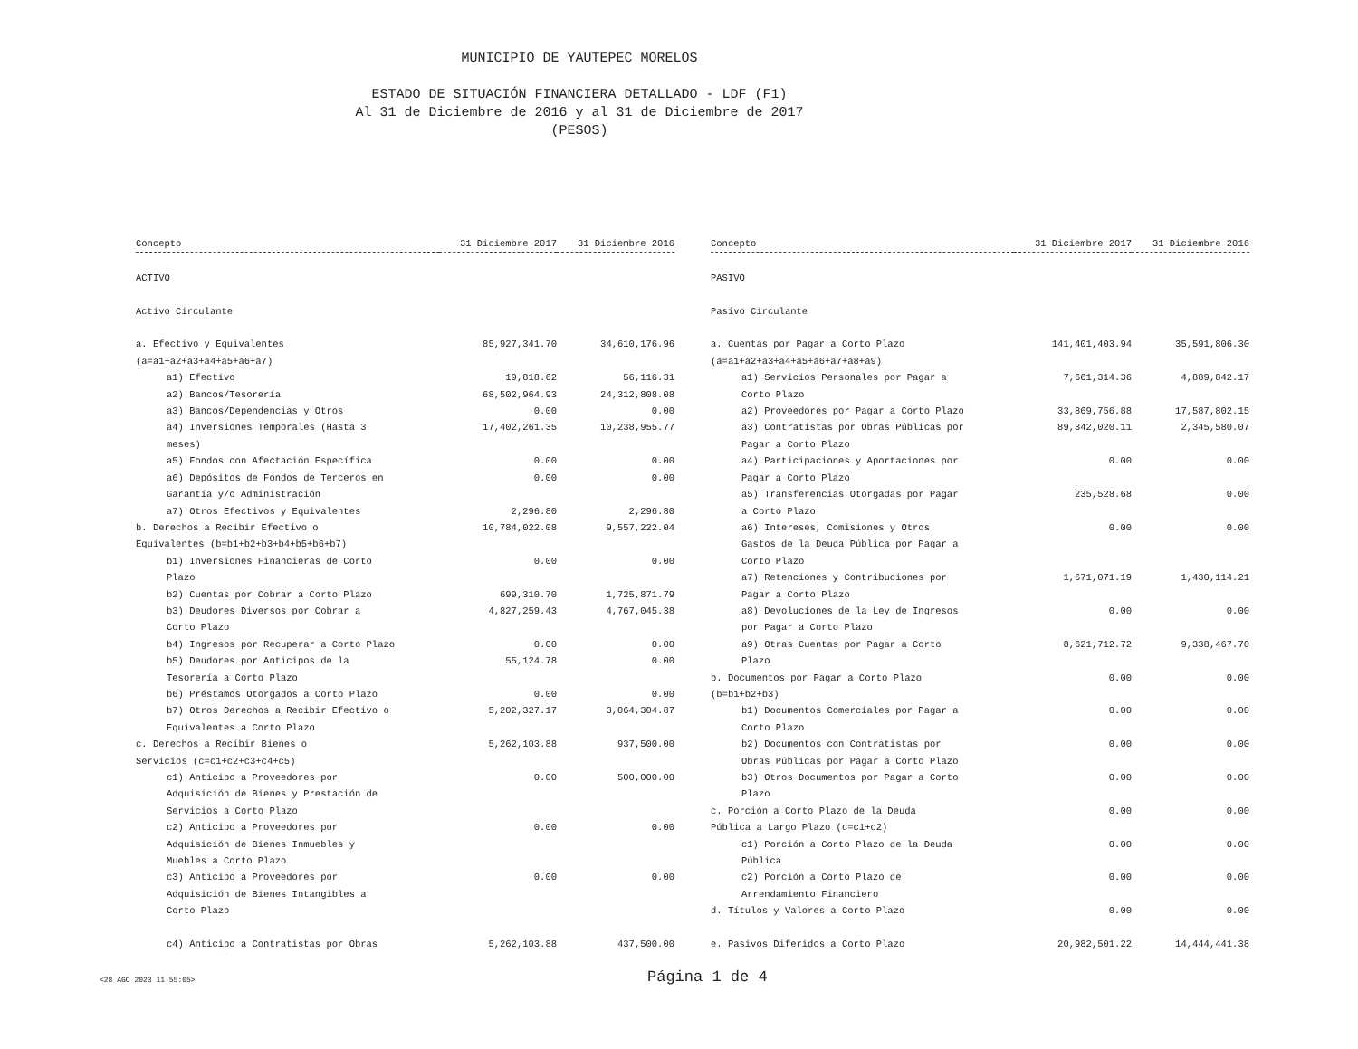MUNICIPIO DE YAUTEPEC MORELOS
ESTADO DE SITUACIÓN FINANCIERA DETALLADO - LDF (F1)
Al 31 de Diciembre de 2016 y al 31 de Diciembre de 2017
(PESOS)
| Concepto | 31 Diciembre 2017 | 31 Diciembre 2016 |
| --- | --- | --- |
| ACTIVO | | |
| Activo Circulante | | |
| a. Efectivo y Equivalentes (a=a1+a2+a3+a4+a5+a6+a7) | 85,927,341.70 | 34,610,176.96 |
| a1) Efectivo | 19,818.62 | 56,116.31 |
| a2) Bancos/Tesorería | 68,502,964.93 | 24,312,808.08 |
| a3) Bancos/Dependencias y Otros | 0.00 | 0.00 |
| a4) Inversiones Temporales (Hasta 3 meses) | 17,402,261.35 | 10,238,955.77 |
| a5) Fondos con Afectación Específica | 0.00 | 0.00 |
| a6) Depósitos de Fondos de Terceros en Garantía y/o Administración | 0.00 | 0.00 |
| a7) Otros Efectivos y Equivalentes | 2,296.80 | 2,296.80 |
| b. Derechos a Recibir Efectivo o Equivalentes (b=b1+b2+b3+b4+b5+b6+b7) | 10,784,022.08 | 9,557,222.04 |
| b1) Inversiones Financieras de Corto Plazo | 0.00 | 0.00 |
| b2) Cuentas por Cobrar a Corto Plazo | 699,310.70 | 1,725,871.79 |
| b3) Deudores Diversos por Cobrar a Corto Plazo | 4,827,259.43 | 4,767,045.38 |
| b4) Ingresos por Recuperar a Corto Plazo | 0.00 | 0.00 |
| b5) Deudores por Anticipos de la Tesorería a Corto Plazo | 55,124.78 | 0.00 |
| b6) Préstamos Otorgados a Corto Plazo | 0.00 | 0.00 |
| b7) Otros Derechos a Recibir Efectivo o Equivalentes a Corto Plazo | 5,202,327.17 | 3,064,304.87 |
| c. Derechos a Recibir Bienes o Servicios (c=c1+c2+c3+c4+c5) | 5,262,103.88 | 937,500.00 |
| c1) Anticipo a Proveedores por Adquisición de Bienes y Prestación de Servicios a Corto Plazo | 0.00 | 500,000.00 |
| c2) Anticipo a Proveedores por Adquisición de Bienes Inmuebles y Muebles a Corto Plazo | 0.00 | 0.00 |
| c3) Anticipo a Proveedores por Adquisición de Bienes Intangibles a Corto Plazo | 0.00 | 0.00 |
| c4) Anticipo a Contratistas por Obras | 5,262,103.88 | 437,500.00 |
| Concepto | 31 Diciembre 2017 | 31 Diciembre 2016 |
| --- | --- | --- |
| PASIVO | | |
| Pasivo Circulante | | |
| a. Cuentas por Pagar a Corto Plazo (a=a1+a2+a3+a4+a5+a6+a7+a8+a9) | 141,401,403.94 | 35,591,806.30 |
| a1) Servicios Personales por Pagar a Corto Plazo | 7,661,314.36 | 4,889,842.17 |
| a2) Proveedores por Pagar a Corto Plazo | 33,869,756.88 | 17,587,802.15 |
| a3) Contratistas por Obras Públicas por Pagar a Corto Plazo | 89,342,020.11 | 2,345,580.07 |
| a4) Participaciones y Aportaciones por Pagar a Corto Plazo | 0.00 | 0.00 |
| a5) Transferencias Otorgadas por Pagar a Corto Plazo | 235,528.68 | 0.00 |
| a6) Intereses, Comisiones y Otros Gastos de la Deuda Pública por Pagar a Corto Plazo | 0.00 | 0.00 |
| a7) Retenciones y Contribuciones por Pagar a Corto Plazo | 1,671,071.19 | 1,430,114.21 |
| a8) Devoluciones de la Ley de Ingresos por Pagar a Corto Plazo | 0.00 | 0.00 |
| a9) Otras Cuentas por Pagar a Corto Plazo | 8,621,712.72 | 9,338,467.70 |
| b. Documentos por Pagar a Corto Plazo (b=b1+b2+b3) | 0.00 | 0.00 |
| b1) Documentos Comerciales por Pagar a Corto Plazo | 0.00 | 0.00 |
| b2) Documentos con Contratistas por Obras Públicas por Pagar a Corto Plazo | 0.00 | 0.00 |
| b3) Otros Documentos por Pagar a Corto Plazo | 0.00 | 0.00 |
| c. Porción a Corto Plazo de la Deuda Pública a Largo Plazo (c=c1+c2) | 0.00 | 0.00 |
| c1) Porción a Corto Plazo de la Deuda Pública | 0.00 | 0.00 |
| c2) Porción a Corto Plazo de Arrendamiento Financiero | 0.00 | 0.00 |
| d. Títulos y Valores a Corto Plazo | 0.00 | 0.00 |
| e. Pasivos Diferidos a Corto Plazo | 20,982,501.22 | 14,444,441.38 |
<28 AGO 2023 11:55:05> Página 1 de 4